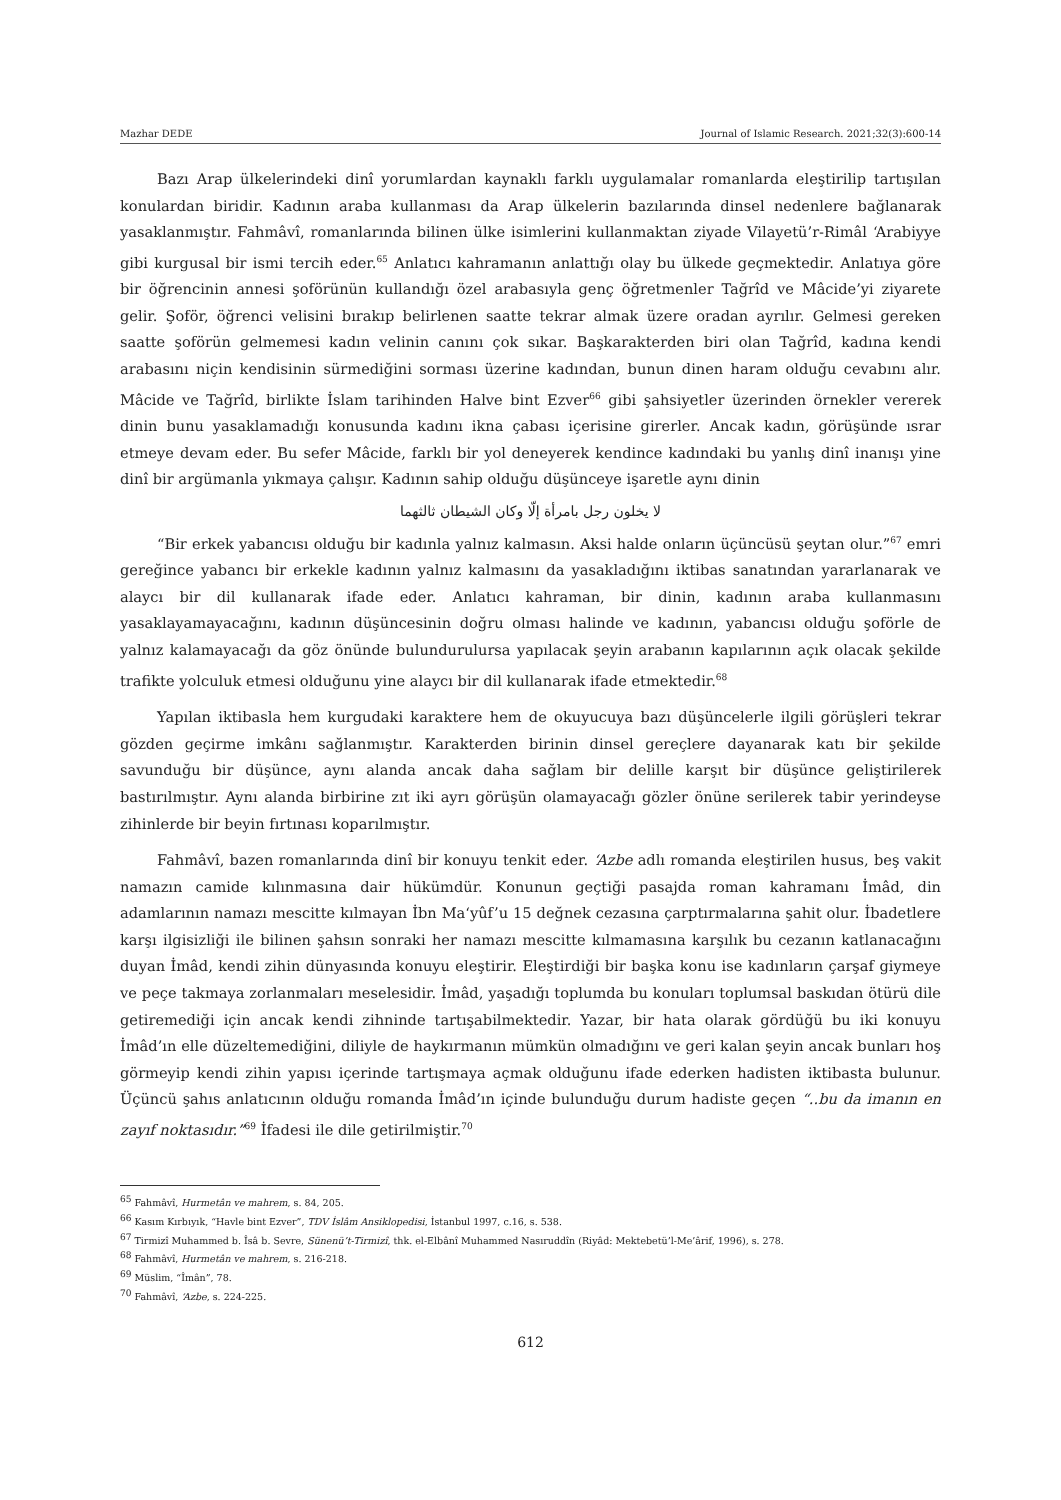Mazhar DEDE Journal of Islamic Research. 2021;32(3):600-14
Bazı Arap ülkelerindeki dinî yorumlardan kaynaklı farklı uygulamalar romanlarda eleştirilip tartışılan konulardan biridir. Kadının araba kullanması da Arap ülkelerin bazılarında dinsel nedenlere bağlanarak yasaklanmıştır. Fahmâvî, romanlarında bilinen ülke isimlerini kullanmaktan ziyade Vilayetü’r-Rimâl ‘Arabiyye gibi kurgusal bir ismi tercih eder.<sup>65</sup> Anlatıcı kahramanın anlattığı olay bu ülkede geçmektedir. Anlatıya göre bir öğrencinin annesi şoförünün kullandığı özel arabasıyla genç öğretmenler Tağrîd ve Mâcide’yi ziyarete gelir. Şoför, öğrenci velisini bırakıp belirlenen saatte tekrar almak üzere oradan ayrılır. Gelmesi gereken saatte şoförün gelmemesi kadın velinin canını çok sıkar. Başkarakterden biri olan Tağrîd, kadına kendi arabasını niçin kendisinin sürmediğini sorması üzerine kadından, bunun dinen haram olduğu cevabını alır. Mâcide ve Tağrîd, birlikte İslam tarihinden Halve bint Ezver<sup>66</sup> gibi şahsiyetler üzerinden örnekler vererek dinin bunu yasaklamadığı konusunda kadını ikna çabası içerisine girerler. Ancak kadın, görüşünde ısrar etmeye devam eder. Bu sefer Mâcide, farklı bir yol deneyerek kendince kadındaki bu yanlış dinî inanışı yine dinî bir argümanla yıkmaya çalışır. Kadının sahip olduğu düşünceye işaretle aynı dinin
لا يخلون رجل بامرأة إلّا وكان الشيطان ثالثهما
“Bir erkek yabancısı olduğu bir kadınla yalnız kalmasın. Aksi halde onların üçüncüsü şeytan olur.”<sup>67</sup> emri gereğince yabancı bir erkekle kadının yalnız kalmasını da yasakladığını iktibas sanatından yararlanarak ve alaycı bir dil kullanarak ifade eder. Anlatıcı kahraman, bir dinin, kadının araba kullanmasını yasaklayamayacağını, kadının düşüncesinin doğru olması halinde ve kadının, yabancısı olduğu şoförle de yalnız kalamayacağı da göz önünde bulundurulursa yapılacak şeyin arabanın kapılarının açık olacak şekilde trafikte yolculuk etmesi olduğunu yine alaycı bir dil kullanarak ifade etmektedir.<sup>68</sup>
Yapılan iktibasla hem kurgudaki karaktere hem de okuyucuya bazı düşüncelerle ilgili görüşleri tekrar gözden geçirme imkânı sağlanmıştır. Karakterden birinin dinsel gereçlere dayanarak katı bir şekilde savunduğu bir düşünce, aynı alanda ancak daha sağlam bir delille karşıt bir düşünce geliştirilerek bastırılmıştır. Aynı alanda birbirine zıt iki ayrı görüşün olamayacağı gözler önüne serilerek tabir yerindeyse zihinlerde bir beyin fırtınası koparılmıştır.
Fahmâvî, bazen romanlarında dinî bir konuyu tenkit eder. ‘Azbe adlı romanda eleştirilen husus, beş vakit namazın camide kılınmasına dair hükümdür. Konunun geçtiği pasajda roman kahramanı İmâd, din adamlarının namazı mescitte kılmayan İbn Ma‘yûf’u 15 değnek cezasına çarptırmalarına şahit olur. İbadetlere karşı ilgisizliği ile bilinen şahsın sonraki her namazı mescitte kılmamasına karşılık bu cezanın katlanacağını duyan İmâd, kendi zihin dünyasında konuyu eleştirir. Eleştirdiği bir başka konu ise kadınların çarşaf giymeye ve peçe takmaya zorlanmaları meselesidir. İmâd, yaşadığı toplumda bu konuları toplumsal baskıdan ötürü dile getiremediği için ancak kendi zihninde tartışabilmektedir. Yazar, bir hata olarak gördüğü bu iki konuyu İmâd’ın elle düzeltemediğini, diliyle de haykırmanın mümkün olmadığını ve geri kalan şeyin ancak bunları hoş görmeyip kendi zihin yapısı içerinde tartışmaya açmak olduğunu ifade ederken hadisten iktibasta bulunur. Üçüncü şahıs anlatıcının olduğu romanda İmâd’ın içinde bulunduğu durum hadiste geçen “..bu da imanın en zayıf noktasıdır.”<sup>69</sup> İfadesi ile dile getirilmiştir.<sup>70</sup>
<sup>65</sup> Fahmâvî, Hurmetân ve mahrem, s. 84, 205.
<sup>66</sup> Kasım Kırbıyık, “Havle bint Ezver”, TDV İslâm Ansiklopedisi, İstanbul 1997, c.16, s. 538.
<sup>67</sup> Tirmizî Muhammed b. Îsâ b. Sevre, Sünenü’t-Tirmizî, thk. el-Elbânî Muhammed Nasıruddîn (Riyâd: Mektebetü’l-Me’ârif, 1996), s. 278.
<sup>68</sup> Fahmâvî, Hurmetân ve mahrem, s. 216-218.
<sup>69</sup> Müslim, “Îmân”, 78.
<sup>70</sup> Fahmâvî, ‘Azbe, s. 224-225.
612